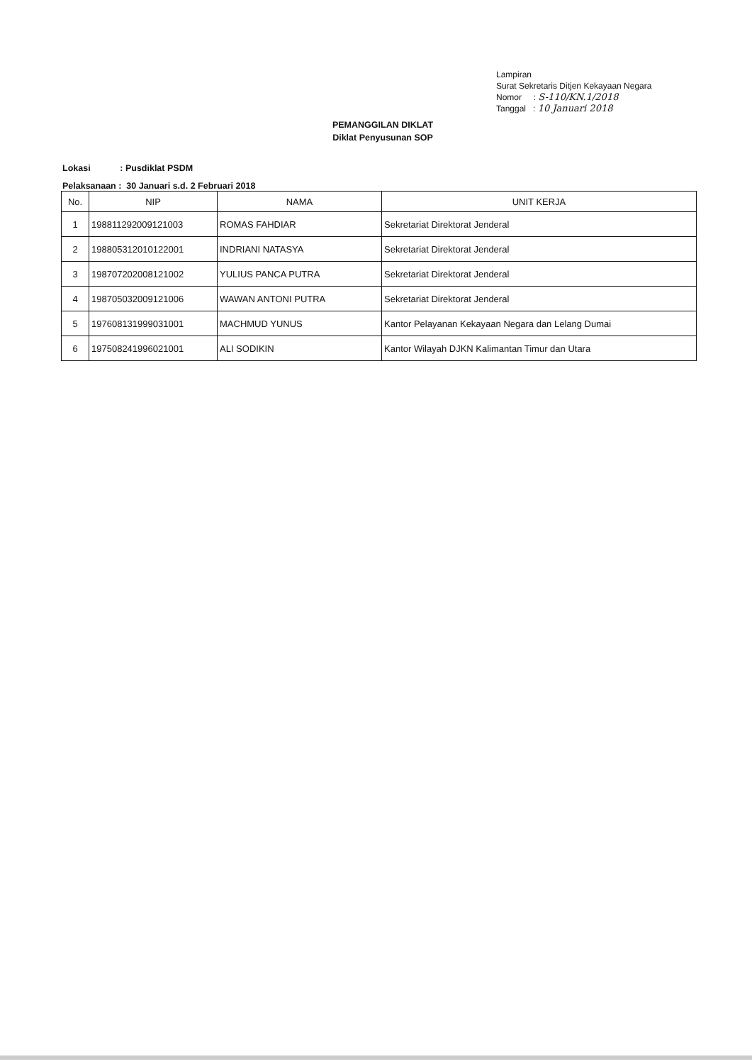Lampiran
Surat Sekretaris Ditjen Kekayaan Negara
Nomor : S-110/KN.1/2018
Tanggal : 10 Januari 2018
PEMANGGILAN DIKLAT
Diklat Penyusunan SOP
Lokasi : Pusdiklat PSDM
Pelaksanaan : 30 Januari s.d. 2 Februari 2018
| No. | NIP | NAMA | UNIT KERJA |
| --- | --- | --- | --- |
| 1 | 198811292009121003 | ROMAS FAHDIAR | Sekretariat Direktorat Jenderal |
| 2 | 198805312010122001 | INDRIANI NATASYA | Sekretariat Direktorat Jenderal |
| 3 | 198707202008121002 | YULIUS PANCA PUTRA | Sekretariat Direktorat Jenderal |
| 4 | 198705032009121006 | WAWAN ANTONI PUTRA | Sekretariat Direktorat Jenderal |
| 5 | 197608131999031001 | MACHMUD YUNUS | Kantor Pelayanan Kekayaan Negara dan Lelang Dumai |
| 6 | 197508241996021001 | ALI SODIKIN | Kantor Wilayah DJKN Kalimantan Timur dan Utara |